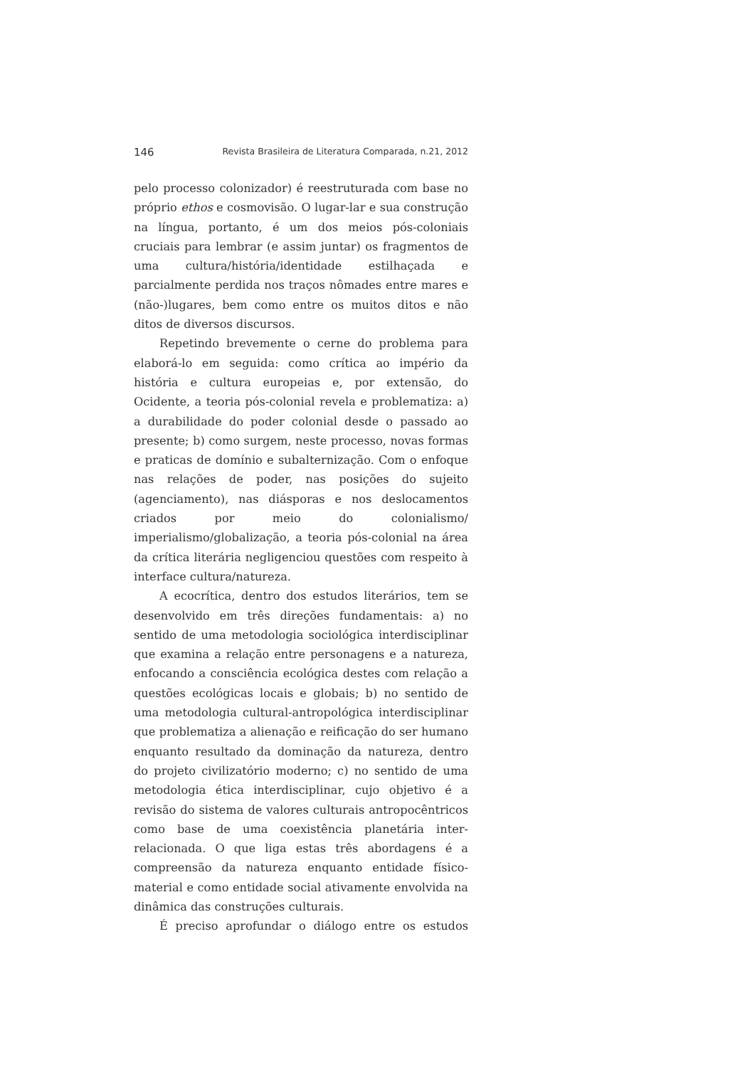146 Revista Brasileira de Literatura Comparada, n.21, 2012
pelo processo colonizador) é reestruturada com base no próprio ethos e cosmovisão. O lugar-lar e sua construção na língua, portanto, é um dos meios pós-coloniais cruciais para lembrar (e assim juntar) os fragmentos de uma cultura/história/identidade estilhaçada e parcialmente perdida nos traços nômades entre mares e (não-)lugares, bem como entre os muitos ditos e não ditos de diversos discursos.
Repetindo brevemente o cerne do problema para elaborá-lo em seguida: como crítica ao império da história e cultura europeias e, por extensão, do Ocidente, a teoria pós-colonial revela e problematiza: a) a durabilidade do poder colonial desde o passado ao presente; b) como surgem, neste processo, novas formas e praticas de domínio e subalternização. Com o enfoque nas relações de poder, nas posições do sujeito (agenciamento), nas diásporas e nos deslocamentos criados por meio do colonialismo/ imperialismo/globalização, a teoria pós-colonial na área da crítica literária negligenciou questões com respeito à interface cultura/natureza.
A ecocrítica, dentro dos estudos literários, tem se desenvolvido em três direções fundamentais: a) no sentido de uma metodologia sociológica interdisciplinar que examina a relação entre personagens e a natureza, enfocando a consciência ecológica destes com relação a questões ecológicas locais e globais; b) no sentido de uma metodologia cultural-antropológica interdisciplinar que problematiza a alienação e reificação do ser humano enquanto resultado da dominação da natureza, dentro do projeto civilizatório moderno; c) no sentido de uma metodologia ética interdisciplinar, cujo objetivo é a revisão do sistema de valores culturais antropocêntricos como base de uma coexistência planetária inter-relacionada. O que liga estas três abordagens é a compreensão da natureza enquanto entidade físico-material e como entidade social ativamente envolvida na dinâmica das construções culturais.
É preciso aprofundar o diálogo entre os estudos